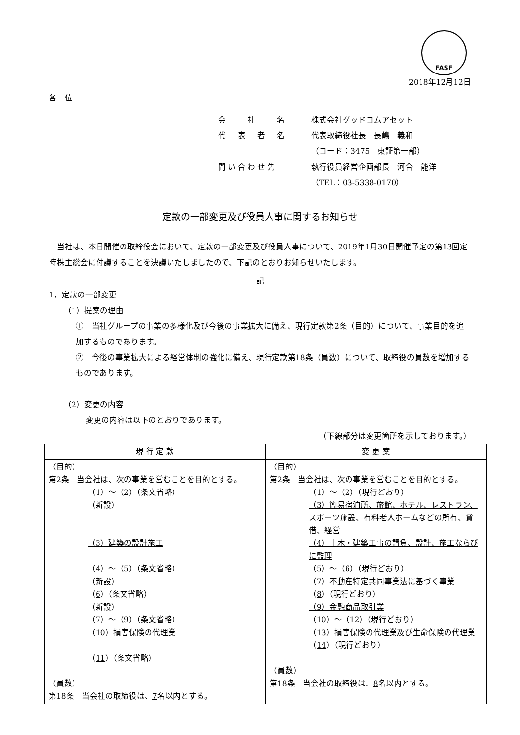FASF
2018年12月12日
各　位
会　　社　　名 株式会社グッドコムアセット
代　表　者　名 代表取締役社長　長嶋　義和
（コード：3475　東証第一部）
問い合わせ先 執行役員経営企画部長　河合　能洋
（TEL：03-5338-0170）
定款の一部変更及び役員人事に関するお知らせ
当社は、本日開催の取締役会において、定款の一部変更及び役員人事について、2019年1月30日開催予定の第13回定時株主総会に付議することを決議いたしましたので、下記のとおりお知らせいたします。
記
1．定款の一部変更
（1）提案の理由
①　当社グループの事業の多様化及び今後の事業拡大に備え、現行定款第2条（目的）について、事業目的を追加するものであります。
②　今後の事業拡大による経営体制の強化に備え、現行定款第18条（員数）について、取締役の員数を増加するものであります。
（2）変更の内容
変更の内容は以下のとおりであります。
（下線部分は変更箇所を示しております。）
| 現 行 定 款 | 変 更 案 |
| --- | --- |
| （目的） 第2条 当会社は、次の事業を営むことを目的とする。 （1）～（2）（条文省略） （新設） （3）建築の設計施工 （ 4 ）～（ 5 ）（条文省略） （新設） （ 6 ）（条文省略） （新設） （ 7 ）～（ 9 ）（条文省略） （ 10 ）損害保険の代理業 （ 11 ）（条文省略） （員数） 第18条 当会社の取締役は、 7 名以内とする。 | （目的） 第2条 当会社は、次の事業を営むことを目的とする。 （1）～（2）（現行どおり） （3）簡易宿泊所、旅館、ホテル、レストラン、スポーツ施設、有料老人ホームなどの所有、貸借、経営 （4）土木・建築工事の請負、設計、施工ならびに監理 （ 5 ）～（ 6 ）（現行どおり） （7）不動産特定共同事業法に基づく事業 （ 8 ）（現行どおり） （9）金融商品取引業 （ 10 ）～（ 12 ）（現行どおり） （ 13 ）損害保険の代理業 及び生命保険の代理業 （ 14 ）（現行どおり） （員数） 第18条 当会社の取締役は、 8 名以内とする。 |